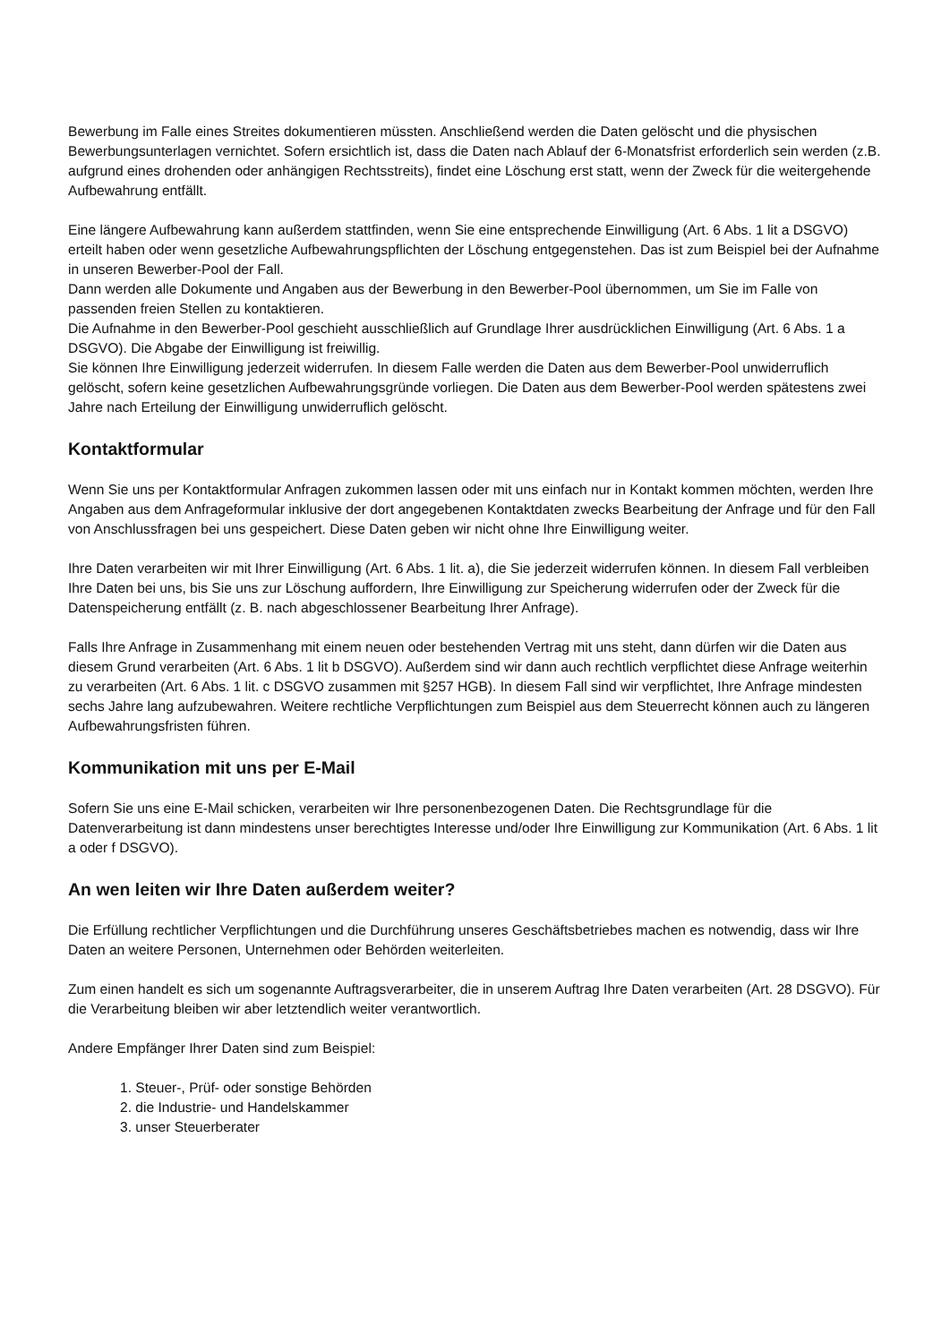Bewerbung im Falle eines Streites dokumentieren müssten. Anschließend werden die Daten gelöscht und die physischen Bewerbungsunterlagen vernichtet. Sofern ersichtlich ist, dass die Daten nach Ablauf der 6-Monatsfrist erforderlich sein werden (z.B. aufgrund eines drohenden oder anhängigen Rechtsstreits), findet eine Löschung erst statt, wenn der Zweck für die weitergehende Aufbewahrung entfällt.
Eine längere Aufbewahrung kann außerdem stattfinden, wenn Sie eine entsprechende Einwilligung (Art. 6 Abs. 1 lit a DSGVO) erteilt haben oder wenn gesetzliche Aufbewahrungspflichten der Löschung entgegenstehen. Das ist zum Beispiel bei der Aufnahme in unseren Bewerber-Pool der Fall.
Dann werden alle Dokumente und Angaben aus der Bewerbung in den Bewerber-Pool übernommen, um Sie im Falle von passenden freien Stellen zu kontaktieren.
Die Aufnahme in den Bewerber-Pool geschieht ausschließlich auf Grundlage Ihrer ausdrücklichen Einwilligung (Art. 6 Abs. 1 a DSGVO). Die Abgabe der Einwilligung ist freiwillig.
Sie können Ihre Einwilligung jederzeit widerrufen. In diesem Falle werden die Daten aus dem Bewerber-Pool unwiderruflich gelöscht, sofern keine gesetzlichen Aufbewahrungsgründe vorliegen. Die Daten aus dem Bewerber-Pool werden spätestens zwei Jahre nach Erteilung der Einwilligung unwiderruflich gelöscht.
Kontaktformular
Wenn Sie uns per Kontaktformular Anfragen zukommen lassen oder mit uns einfach nur in Kontakt kommen möchten, werden Ihre Angaben aus dem Anfrageformular inklusive der dort angegebenen Kontaktdaten zwecks Bearbeitung der Anfrage und für den Fall von Anschlussfragen bei uns gespeichert. Diese Daten geben wir nicht ohne Ihre Einwilligung weiter.
Ihre Daten verarbeiten wir mit Ihrer Einwilligung (Art. 6 Abs. 1 lit. a), die Sie jederzeit widerrufen können. In diesem Fall verbleiben Ihre Daten bei uns, bis Sie uns zur Löschung auffordern, Ihre Einwilligung zur Speicherung widerrufen oder der Zweck für die Datenspeicherung entfällt (z. B. nach abgeschlossener Bearbeitung Ihrer Anfrage).
Falls Ihre Anfrage in Zusammenhang mit einem neuen oder bestehenden Vertrag mit uns steht, dann dürfen wir die Daten aus diesem Grund verarbeiten (Art. 6 Abs. 1 lit b DSGVO). Außerdem sind wir dann auch rechtlich verpflichtet diese Anfrage weiterhin zu verarbeiten (Art. 6 Abs. 1 lit. c DSGVO zusammen mit §257 HGB). In diesem Fall sind wir verpflichtet, Ihre Anfrage mindesten sechs Jahre lang aufzubewahren. Weitere rechtliche Verpflichtungen zum Beispiel aus dem Steuerrecht können auch zu längeren Aufbewahrungsfristen führen.
Kommunikation mit uns per E-Mail
Sofern Sie uns eine E-Mail schicken, verarbeiten wir Ihre personenbezogenen Daten. Die Rechtsgrundlage für die Datenverarbeitung ist dann mindestens unser berechtigtes Interesse und/oder Ihre Einwilligung zur Kommunikation (Art. 6 Abs. 1 lit a oder f DSGVO).
An wen leiten wir Ihre Daten außerdem weiter?
Die Erfüllung rechtlicher Verpflichtungen und die Durchführung unseres Geschäftsbetriebes machen es notwendig, dass wir Ihre Daten an weitere Personen, Unternehmen oder Behörden weiterleiten.
Zum einen handelt es sich um sogenannte Auftragsverarbeiter, die in unserem Auftrag Ihre Daten verarbeiten (Art. 28 DSGVO). Für die Verarbeitung bleiben wir aber letztendlich weiter verantwortlich.
Andere Empfänger Ihrer Daten sind zum Beispiel:
1. Steuer-, Prüf- oder sonstige Behörden
2. die Industrie- und Handelskammer
3. unser Steuerberater